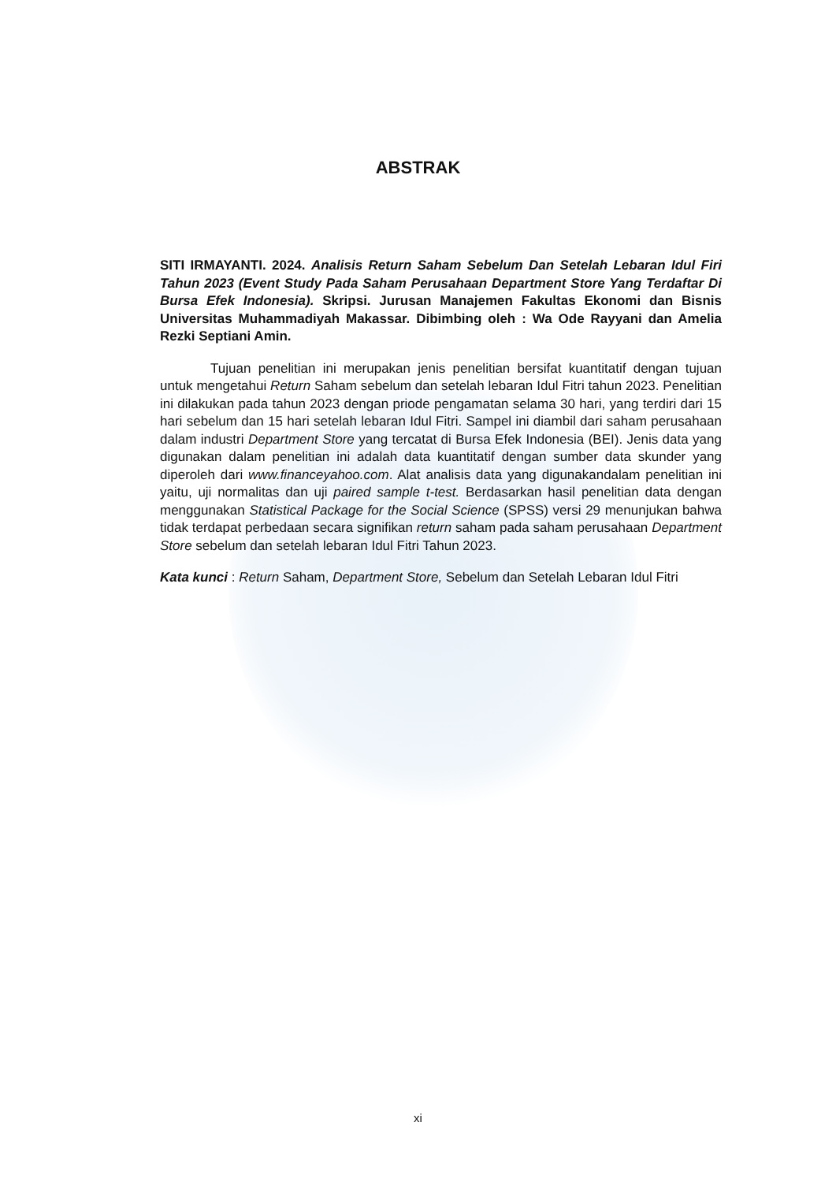ABSTRAK
SITI IRMAYANTI. 2024. Analisis Return Saham Sebelum Dan Setelah Lebaran Idul Firi Tahun 2023 (Event Study Pada Saham Perusahaan Department Store Yang Terdaftar Di Bursa Efek Indonesia). Skripsi. Jurusan Manajemen Fakultas Ekonomi dan Bisnis Universitas Muhammadiyah Makassar. Dibimbing oleh : Wa Ode Rayyani dan Amelia Rezki Septiani Amin.
Tujuan penelitian ini merupakan jenis penelitian bersifat kuantitatif dengan tujuan untuk mengetahui Return Saham sebelum dan setelah lebaran Idul Fitri tahun 2023. Penelitian ini dilakukan pada tahun 2023 dengan priode pengamatan selama 30 hari, yang terdiri dari 15 hari sebelum dan 15 hari setelah lebaran Idul Fitri. Sampel ini diambil dari saham perusahaan dalam industri Department Store yang tercatat di Bursa Efek Indonesia (BEI). Jenis data yang digunakan dalam penelitian ini adalah data kuantitatif dengan sumber data skunder yang diperoleh dari www.financeyahoo.com. Alat analisis data yang digunakandalam penelitian ini yaitu, uji normalitas dan uji paired sample t-test. Berdasarkan hasil penelitian data dengan menggunakan Statistical Package for the Social Science (SPSS) versi 29 menunjukan bahwa tidak terdapat perbedaan secara signifikan return saham pada saham perusahaan Department Store sebelum dan setelah lebaran Idul Fitri Tahun 2023.
Kata kunci : Return Saham, Department Store, Sebelum dan Setelah Lebaran Idul Fitri
xi